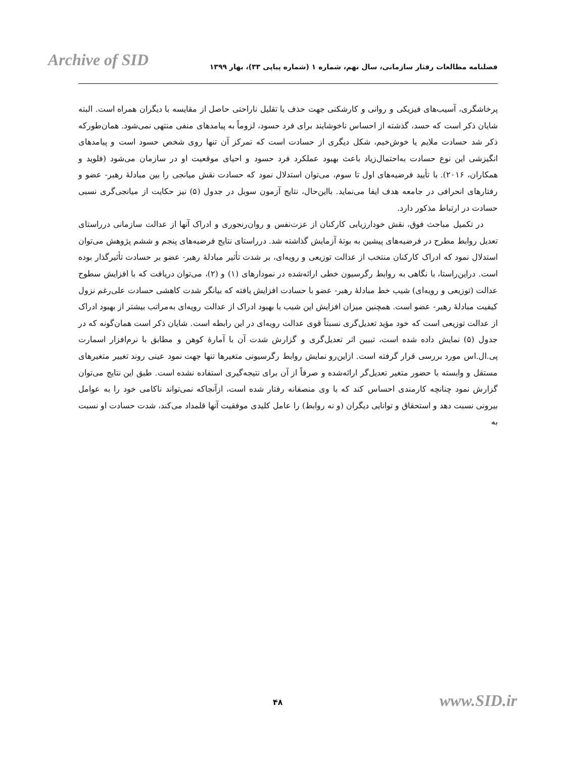Archive of SID فصلنامه مطالعات رفتار سازمانی، سال نهم، شماره ۱ (شماره پیاپی ۳۳)، بهار ۱۳۹۹
پرخاشگری، آسیب‌های فیزیکی و روانی و کارشکنی جهت حذف یا تقلیل ناراحتی حاصل از مقایسه با دیگران همراه است. البته شایان ذکر است که حسد، گذشته از احساس ناخوشایند برای فرد حسود، لزوماً به پیامدهای منفی منتهی نمی‌شود. همان‌طورکه ذکر شد حسادت ملایم یا خوش‌خیم، شکل دیگری از حسادت است که تمرکز آن تنها روی شخص حسود است و پیامدهای انگیزشی این نوع حسادت به‌احتمال‌زیاد باعث بهبود عملکرد فرد حسود و احیای موقعیت او در سازمان می‌شود (فلوید و همکاران، ۲۰۱۶). با تأیید فرضیه‌های اول تا سوم، می‌توان استدلال نمود که حسادت نقش میانجی را بین مبادلۀ رهبر- عضو و رفتارهای انحرافی در جامعه هدف ایفا می‌نماید. بااین‌حال، نتایج آزمون سوبل در جدول (۵) نیز حکایت از میانجی‌گری نسبی حسادت در ارتباط مذکور دارد.
در تکمیل مباحث فوق، نقش خودارزیابی کارکنان از عزت‌نفس و روان‌رنجوری و ادراک آنها از عدالت سازمانی درراستای تعدیل روابط مطرح در فرضیه‌های پیشین به بوتۀ آزمایش گذاشته شد. درراستای نتایج فرضیه‌های پنجم و ششم پژوهش می‌توان استدلال نمود که ادراک کارکنان منتخب از عدالت توزیعی و رویه‌ای، بر شدت تأثیر مبادلۀ رهبر- عضو بر حسادت تأثیرگذار بوده است. دراین‌راستا، با نگاهی به روابط رگرسیون خطی ارائه‌شده در نمودارهای (۱) و (۲)، می‌توان دریافت که با افزایش سطوح عدالت (توزیعی و رویه‌ای) شیب خط مبادلۀ رهبر- عضو با حسادت افزایش یافته که بیانگر شدت کاهشی حسادت علی‌رغم نزول کیفیت مبادلۀ رهبر- عضو است. همچنین میزان افزایش این شیب با بهبود ادراک از عدالت رویه‌ای به‌مراتب بیشتر از بهبود ادراک از عدالت توزیعی است که خود مؤید تعدیل‌گری نسبتاً قوی عدالت رویه‌ای در این رابطه است. شایان ذکر است همان‌گونه که در جدول (۵) نمایش داده شده است، تبیین اثر تعدیل‌گری و گزارش شدت آن با آمارۀ کوهن و مطابق با نرم‌افزار اسمارت پی.ال.اس مورد بررسی قرار گرفته است. ازاین‌رو نمایش روابط رگرسیونی متغیرها تنها جهت نمود عینی روند تغییر متغیرهای مستقل و وابسته با حضور متغیر تعدیل‌گر ارائه‌شده و صرفاً از آن برای نتیجه‌گیری استفاده نشده است. طبق این نتایج می‌توان گزارش نمود چنانچه کارمندی احساس کند که با وی منصفانه رفتار شده است، ازآنجاکه نمی‌تواند ناکامی خود را به عوامل بیرونی نسبت دهد و استحقاق و توانایی دیگران (و نه روابط) را عامل کلیدی موفقیت آنها قلمداد می‌کند، شدت حسادت او نسبت به
۴۸ www.SID.ir